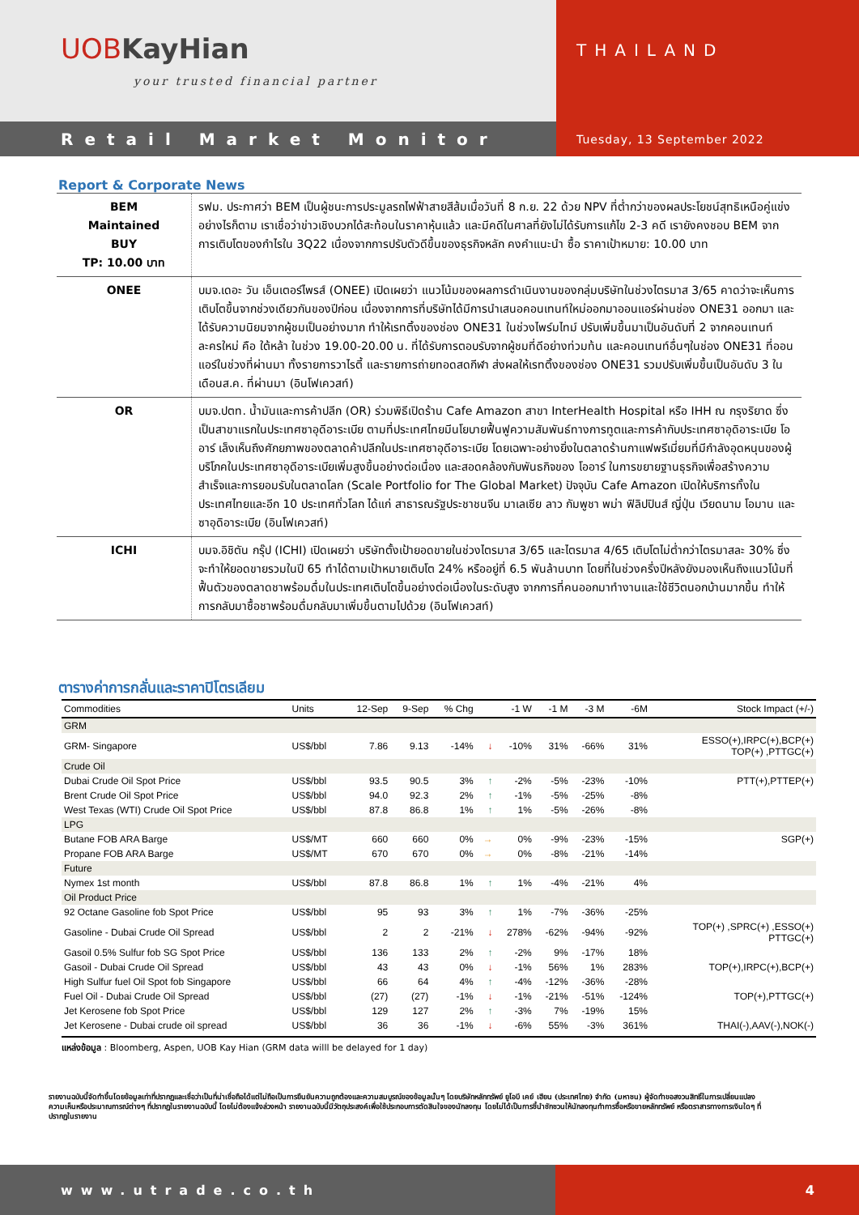UOBKayHian
your trusted financial partner
THAILAND
Retail Market Monitor
Tuesday, 13 September 2022
Report & Corporate News
| BEM Maintained BUY TP: 10.00 บาท | รฟม. ประกาศว่า BEM เป็นผู้ชนะการประมูลรถไฟฟ้าสายสีส้มเมื่อวันที่ 8 ก.ย. 22 ด้วย NPV ที่ต่ำกว่าของผลประโยชน์สุทธิเหนือคู่แข่ง อย่างไรก็ตาม เราเชื่อว่าข่าวเชิงบวกได้สะท้อนในราคาหุ้นแล้ว และมีคดีในศาลที่ยังไม่ได้รับการแก้ไข 2-3 คดี เรายังคงชอบ BEM จากการเติบโตของกำไรใน 3Q22 เนื่องจากการปรับตัวดีขึ้นของธุรกิจหลัก คงคำแนะนำ ซื้อ ราคาเป้าหมาย: 10.00 บาท |
| ONEE | บมจ.เดอะ วัน เอ็นเตอร์ไพรส์ (ONEE) เปิดเผยว่า แนวโน้มของผลการดำเนินงานของกลุ่มบริษัทในช่วงไตรมาส 3/65 คาดว่าจะเห็นการเติบโตขึ้นจากช่วงเดียวกันของปีก่อน เนื่องจากการที่บริษัทได้มีการนำเสนอคอนเทนท์ใหม่ออกมาออนแอร์ผ่านช่อง ONE31 ออกมา และได้รับความนิยมจากผู้ชมเป็นอย่างมาก ทำให้เรทติ้งของช่อง ONE31 ในช่วงไพร์มไทม์ ปรับเพิ่มขึ้นมาเป็นอันดับที่ 2 จากคอนเทนท์ละครใหม่ คือ ใต้หล้า ในช่วง 19.00-20.00 น. ที่ได้รับการตอบรับจากผู้ชมที่ดีอย่างท่วมท้น และคอนเทนท์อื่นๆในช่อง ONE31 ที่ออนแอร์ในช่วงที่ผ่านมา ทั้งรายการวาไรตี้ และรายการถ่ายทอดสดกีฬา ส่งผลให้เรทติ้งของช่อง ONE31 รวมปรับเพิ่มขึ้นเป็นอันดับ 3 ในเดือนส.ค. ที่ผ่านมา (อินโฟเควสท์) |
| OR | บมจ.ปตท. น้ำมันและการค้าปลีก (OR) ร่วมพิธีเปิดร้าน Cafe Amazon สาขา InterHealth Hospital หรือ IHH ณ กรุงริยาด ซึ่งเป็นสาขาแรกในประเทศซาอุดีอาระเบีย ตามที่ประเทศไทยมีนโยบายฟื้นฟูความสัมพันธ์ทางการทูตและการค้ากับประเทศซาอุดิอาระเบีย โออาร์ เล็งเห็นถึงศักยภาพของตลาดค้าปลีกในประเทศซาอุดีอาระเบีย โดยเฉพาะอย่างยิ่งในตลาดร้านกาแฟพรีเมี่ยมที่มีกำลังอุดหนุนของผู้บริโภคในประเทศซาอุดีอาระเบียเพิ่มสูงขึ้นอย่างต่อเนื่อง และสอดคล้องกับพันธกิจของ โออาร์ ในการขยายฐานธุรกิจเพื่อสร้างความสำเร็จและการยอมรับในตลาดโลก (Scale Portfolio for The Global Market) ปัจจุบัน Cafe Amazon เปิดให้บริการทั้งในประเทศไทยและอีก 10 ประเทศทั่วโลก ได้แก่ สาธารณรัฐประชาชนจีน มาเลเซีย ลาว กัมพูชา พม่า ฟิลิปปินส์ ญี่ปุ่น เวียดนาม โอมาน และซาอุดิอาระเบีย (อินโฟเควสท์) |
| ICHI | บมจ.อิชิตัน กรุ๊ป (ICHI) เปิดเผยว่า บริษัทตั้งเป้ายอดขายในช่วงไตรมาส 3/65 และไตรมาส 4/65 เติบโตไม่ต่ำกว่าไตรมาสละ 30% ซึ่งจะทำให้ยอดขายรวมในปี 65 ทำได้ตามเป้าหมายเติบโต 24% หรืออยู่ที่ 6.5 พันล้านบาท โดยที่ในช่วงครึ่งปีหลังยังมองเห็นถึงแนวโน้มที่ฟื้นตัวของตลาดชาพร้อมดื่มในประเทศเติบโตขึ้นอย่างต่อเนื่องในระดับสูง จากการที่คนออกมาทำงานและใช้ชีวิตนอกบ้านมากขึ้น ทำให้การกลับมาซื้อชาพร้อมดื่มกลับมาเพิ่มขึ้นตามไปด้วย (อินโฟเควสท์) |
ตารางค่าการกลั่นและราคาปิโตรเลียม
| Commodities | Units | 12-Sep | 9-Sep | % Chg | | -1 W | -1 M | -3 M | -6M | Stock Impact (+/-) |
| --- | --- | --- | --- | --- | --- | --- | --- | --- | --- | --- |
| GRM | | | | | | | | | | |
| GRM- Singapore | US$/bbl | 7.86 | 9.13 | -14% | ↓ | -10% | 31% | -66% | 31% | ESSO(+),IRPC(+),BCP(+) TOP(+) ,PTTGC(+) |
| Crude Oil | | | | | | | | | | |
| Dubai Crude Oil Spot Price | US$/bbl | 93.5 | 90.5 | 3% | ↑ | -2% | -5% | -23% | -10% | PTT(+),PTTEP(+) |
| Brent Crude Oil Spot Price | US$/bbl | 94.0 | 92.3 | 2% | ↑ | -1% | -5% | -25% | -8% | |
| West Texas (WTI) Crude Oil Spot Price | US$/bbl | 87.8 | 86.8 | 1% | ↑ | 1% | -5% | -26% | -8% | |
| LPG | | | | | | | | | | |
| Butane FOB ARA Barge | US$/MT | 660 | 660 | 0% | → | 0% | -9% | -23% | -15% | SGP(+) |
| Propane FOB ARA Barge | US$/MT | 670 | 670 | 0% | → | 0% | -8% | -21% | -14% | |
| Future | | | | | | | | | | |
| Nymex 1st month | US$/bbl | 87.8 | 86.8 | 1% | ↑ | 1% | -4% | -21% | 4% | |
| Oil Product Price | | | | | | | | | | |
| 92 Octane Gasoline fob Spot Price | US$/bbl | 95 | 93 | 3% | ↑ | 1% | -7% | -36% | -25% | |
| Gasoline - Dubai Crude Oil Spread | US$/bbl | 2 | 2 | -21% | ↓ | 278% | -62% | -94% | -92% | TOP(+) ,SPRC(+) ,ESSO(+) PTTGC(+) |
| Gasoil 0.5% Sulfur fob SG Spot Price | US$/bbl | 136 | 133 | 2% | ↑ | -2% | 9% | -17% | 18% | |
| Gasoil - Dubai Crude Oil Spread | US$/bbl | 43 | 43 | 0% | ↓ | -1% | 56% | 1% | 283% | TOP(+),IRPC(+),BCP(+) |
| High Sulfur fuel Oil Spot fob Singapore | US$/bbl | 66 | 64 | 4% | ↑ | -4% | -12% | -36% | -28% | |
| Fuel Oil - Dubai Crude Oil Spread | US$/bbl | (27) | (27) | -1% | ↓ | -1% | -21% | -51% | -124% | TOP(+),PTTGC(+) |
| Jet Kerosene fob Spot Price | US$/bbl | 129 | 127 | 2% | ↑ | -3% | 7% | -19% | 15% | |
| Jet Kerosene - Dubai crude oil spread | US$/bbl | 36 | 36 | -1% | ↓ | -6% | 55% | -3% | 361% | THAI(-),AAV(-),NOK(-) |
แหล่งข้อมูล : Bloomberg, Aspen, UOB Kay Hian (GRM data willl be delayed for 1 day)
รายงานฉบับนี้จัดทำขึ้นโดยข้อมูลเท่าที่ปรากฏและเชื่อว่าเป็นที่น่าเชื่อถือได้แต่ไม่ถือเป็นการยืนยันความถูกต้องและความสมบูรณ์ของข้อมูลนั้นๆ โดยบริษัทหลักทรัพย์ ยูโอบี เคย์ เฮียน (ประเทศไทย) จำกัด (มหาชน) ผู้จัดทำขอสงวนสิทธิ์ในการเปลี่ยนแปลงความเห็นหรือประมาณการณ์ต่างๆ ที่ปรากฏในรายงานฉบับนี้ โดยไม่ต้องแจ้งล่วงหน้า รายงานฉบับนี้มีวัตถุประสงค์เพื่อใช้ประกอบการตัดสินใจของนักลงทุน โดยไม่ได้เป็นการชี้นำชักชวนให้นักลงทุนทำการซื้อหรือขายหลักทรัพย์ หรือตราสารทางการเงินใดๆ ที่ปรากฏในรายงาน
www.utrade.co.th 4